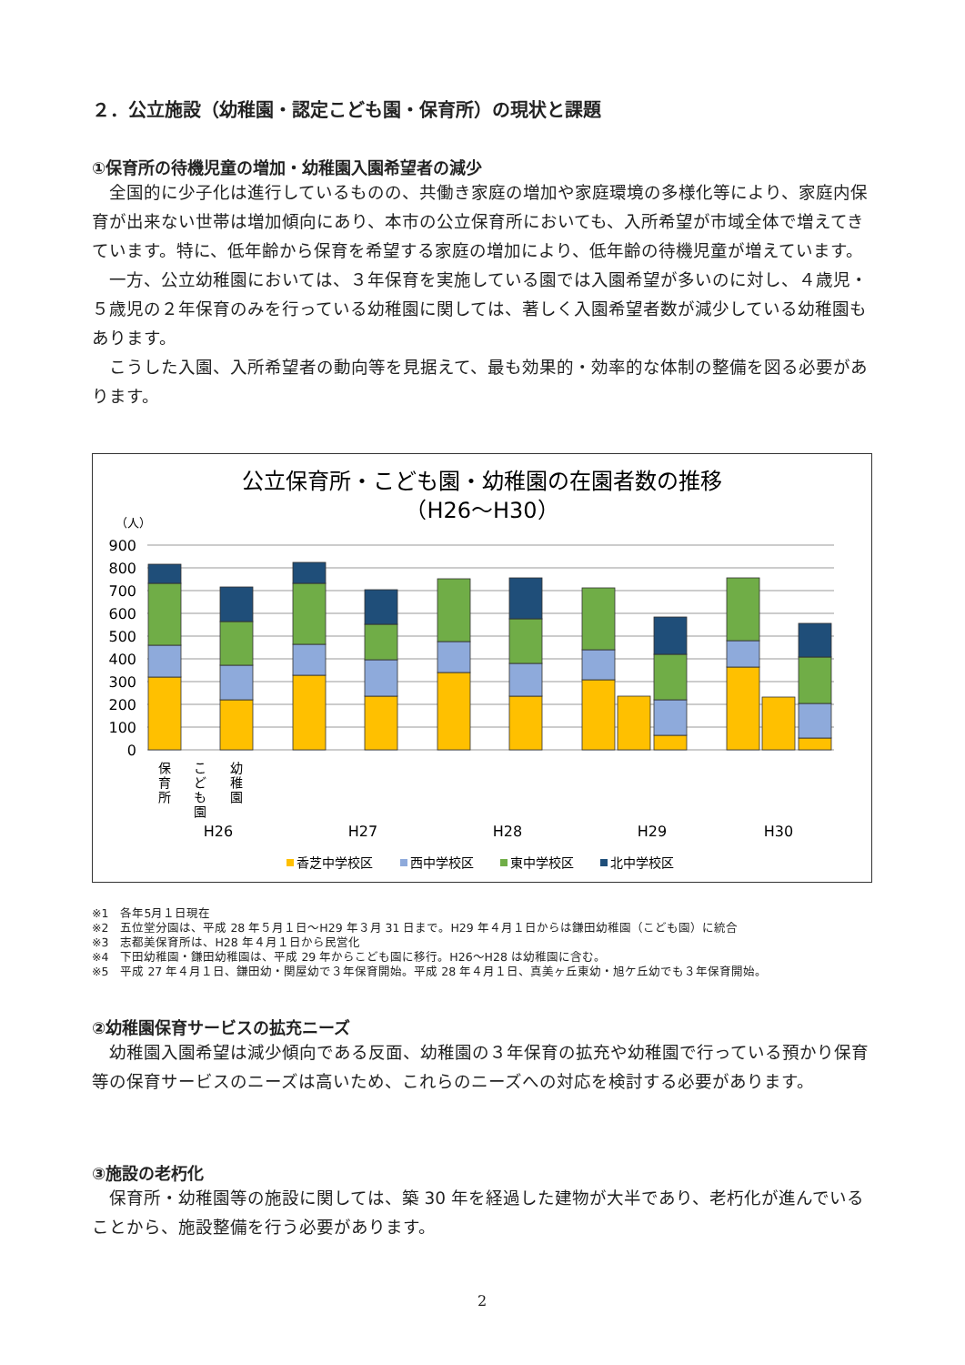２．公立施設（幼稚園・認定こども園・保育所）の現状と課題
①保育所の待機児童の増加・幼稚園入園希望者の減少
全国的に少子化は進行しているものの、共働き家庭の増加や家庭環境の多様化等により、家庭内保育が出来ない世帯は増加傾向にあり、本市の公立保育所においても、入所希望が市域全体で増えてきています。特に、低年齢から保育を希望する家庭の増加により、低年齢の待機児童が増えています。
一方、公立幼稚園においては、３年保育を実施している園では入園希望が多いのに対し、４歳児・５歳児の２年保育のみを行っている幼稚園に関しては、著しく入園希望者数が減少している幼稚園もあります。
こうした入園、入所希望者の動向等を見据えて、最も効果的・効率的な体制の整備を図る必要があります。
公立保育所・こども園・幼稚園の在園者数の推移
（H26～H30）
（人）
900
800
700
600
500
400
300
200
100
0
保 育 所
こ ど も 園
幼 稚 園
H26
H27
H28
H29
H30
香芝中学校区
西中学校区
東中学校区
北中学校区
※1　各年5月１日現在
※2　五位堂分園は、平成 28 年５月１日～H29 年３月 31 日まで。H29 年４月１日からは鎌田幼稚園（こども園）に統合
※3　志都美保育所は、H28 年４月１日から民営化
※4　下田幼稚園・鎌田幼稚園は、平成 29 年からこども園に移行。H26～H28 は幼稚園に含む。
※5　平成 27 年４月１日、鎌田幼・関屋幼で３年保育開始。平成 28 年４月１日、真美ヶ丘東幼・旭ケ丘幼でも３年保育開始。
②幼稚園保育サービスの拡充ニーズ
幼稚園入園希望は減少傾向である反面、幼稚園の３年保育の拡充や幼稚園で行っている預かり保育等の保育サービスのニーズは高いため、これらのニーズへの対応を検討する必要があります。
③施設の老朽化
保育所・幼稚園等の施設に関しては、築 30 年を経過した建物が大半であり、老朽化が進んでいることから、施設整備を行う必要があります。
2